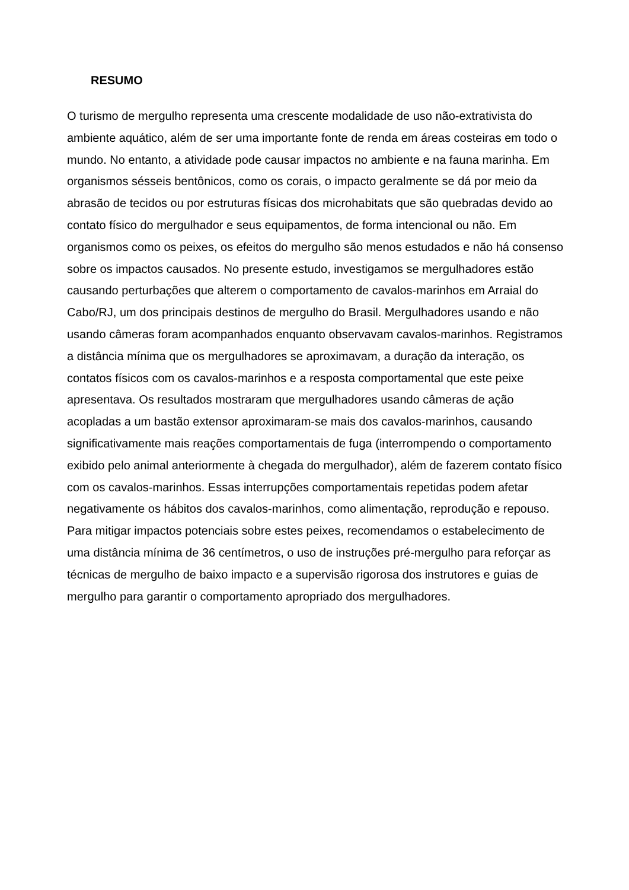RESUMO
O turismo de mergulho representa uma crescente modalidade de uso não-extrativista do ambiente aquático, além de ser uma importante fonte de renda em áreas costeiras em todo o mundo. No entanto, a atividade pode causar impactos no ambiente e na fauna marinha. Em organismos sésseis bentônicos, como os corais, o impacto geralmente se dá por meio da abrasão de tecidos ou por estruturas físicas dos microhabitats que são quebradas devido ao contato físico do mergulhador e seus equipamentos, de forma intencional ou não. Em organismos como os peixes, os efeitos do mergulho são menos estudados e não há consenso sobre os impactos causados. No presente estudo, investigamos se mergulhadores estão causando perturbações que alterem o comportamento de cavalos-marinhos em Arraial do Cabo/RJ, um dos principais destinos de mergulho do Brasil. Mergulhadores usando e não usando câmeras foram acompanhados enquanto observavam cavalos-marinhos. Registramos a distância mínima que os mergulhadores se aproximavam, a duração da interação, os contatos físicos com os cavalos-marinhos e a resposta comportamental que este peixe apresentava. Os resultados mostraram que mergulhadores usando câmeras de ação acopladas a um bastão extensor aproximaram-se mais dos cavalos-marinhos, causando significativamente mais reações comportamentais de fuga (interrompendo o comportamento exibido pelo animal anteriormente à chegada do mergulhador), além de fazerem contato físico com os cavalos-marinhos. Essas interrupções comportamentais repetidas podem afetar negativamente os hábitos dos cavalos-marinhos, como alimentação, reprodução e repouso. Para mitigar impactos potenciais sobre estes peixes, recomendamos o estabelecimento de uma distância mínima de 36 centímetros, o uso de instruções pré-mergulho para reforçar as técnicas de mergulho de baixo impacto e a supervisão rigorosa dos instrutores e guias de mergulho para garantir o comportamento apropriado dos mergulhadores.